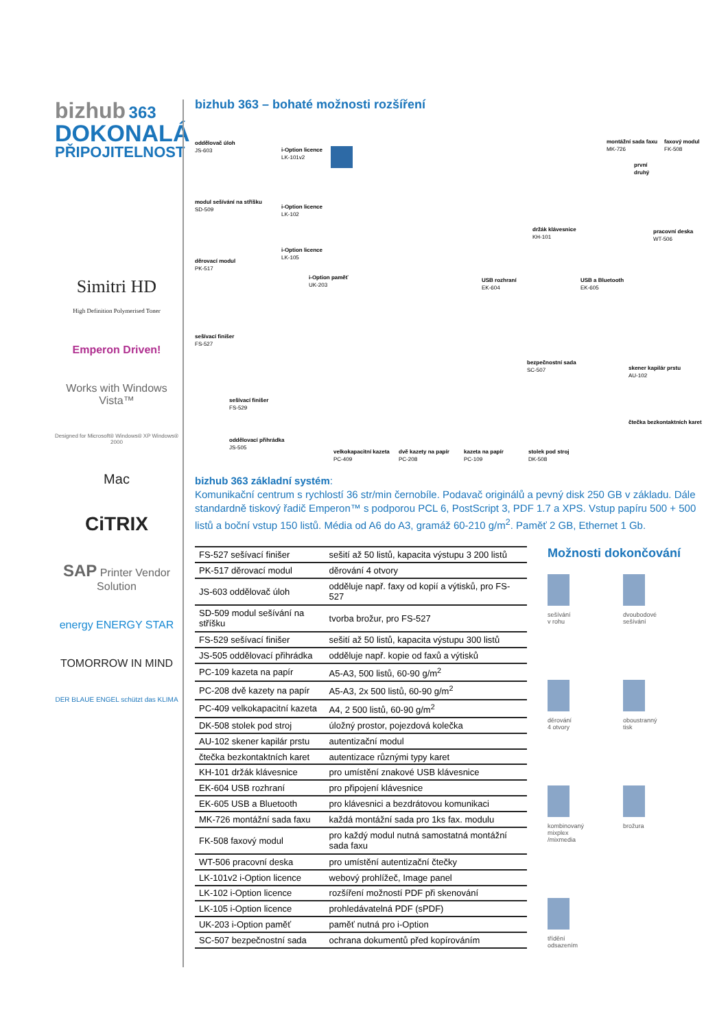bizhub 363
DOKONALÁ
PŘIPOJITELNOST
Simitri HD
High Definition Polymerised Toner
Emperon Driven!
Works with Windows Vista™
Designed for Microsoft® Windows® XP Windows® 2000
Mac
CiTRIX
SAP Printer Vendor Solution
energy ENERGY STAR
TOMORROW IN MIND
DER BLAUE ENGEL schützt das KLIMA
bizhub 363 – bohaté možnosti rozšíření
oddělovač úloh
JS-603
i-Option licence
LK-101v2
montážní sada faxu
MK-726
faxový modul
FK-508
první
druhý
modul sešívání na stříšku
SD-509
i-Option licence
LK-102
i-Option licence
LK-105
držák klávesnice
KH-101
pracovní deska
WT-506
děrovací modul
PK-517
i-Option paměť
UK-203
USB rozhraní
EK-604
USB a Bluetooth
EK-605
sešívací finišer
FS-527
bezpečnostní sada
SC-507
skener kapilár prstu
AU-102
sešívací finišer
FS-529
čtečka bezkontaktních karet
oddělovací přihrádka
JS-505
velkokapacitní kazeta
PC-409
dvě kazety na papír
PC-208
kazeta na papír
PC-109
stolek pod stroj
DK-508
bizhub 363 základní systém:
Komunikační centrum s rychlostí 36 str/min černobíle. Podavač originálů a pevný disk 250 GB v základu. Dále standardně tiskový řadič Emperon™ s podporou PCL 6, PostScript 3, PDF 1.7 a XPS. Vstup papíru 500 + 500 listů a boční vstup 150 listů. Média od A6 do A3, gramáž 60-210 g/m<sup>2</sup>. Paměť 2 GB, Ethernet 1 Gb.
| FS-527 sešívací finišer | sešití až 50 listů, kapacita výstupu 3 200 listů |
| PK-517 děrovací modul | děrování 4 otvory |
| JS-603 oddělovač úloh | odděluje např. faxy od kopií a výtisků, pro FS-527 |
| SD-509 modul sešívání na stříšku | tvorba brožur, pro FS-527 |
| FS-529 sešívací finišer | sešití až 50 listů, kapacita výstupu 300 listů |
| JS-505 oddělovací přihrádka | odděluje např. kopie od faxů a výtisků |
| PC-109 kazeta na papír | A5-A3, 500 listů, 60-90 g/m<sup>2</sup> |
| PC-208 dvě kazety na papír | A5-A3, 2x 500 listů, 60-90 g/m<sup>2</sup> |
| PC-409 velkokapacitní kazeta | A4, 2 500 listů, 60-90 g/m<sup>2</sup> |
| DK-508 stolek pod stroj | úložný prostor, pojezdová kolečka |
| AU-102 skener kapilár prstu | autentizační modul |
| čtečka bezkontaktních karet | autentizace různými typy karet |
| KH-101 držák klávesnice | pro umístění znakové USB klávesnice |
| EK-604 USB rozhraní | pro připojení klávesnice |
| EK-605 USB a Bluetooth | pro klávesnici a bezdrátovou komunikaci |
| MK-726 montážní sada faxu | každá montážní sada pro 1ks fax. modulu |
| FK-508 faxový modul | pro každý modul nutná samostatná montážní sada faxu |
| WT-506 pracovní deska | pro umístění autentizační čtečky |
| LK-101v2 i-Option licence | webový prohlížeč, Image panel |
| LK-102 i-Option licence | rozšíření možností PDF při skenování |
| LK-105 i-Option licence | prohledávatelná PDF (sPDF) |
| UK-203 i-Option paměť | paměť nutná pro i-Option |
| SC-507 bezpečnostní sada | ochrana dokumentů před kopírováním |
Možnosti dokončování
sešívání
v rohu
dvoubodové
sešívání
děrování
4 otvory
oboustranný
tisk
kombinovaný
mixplex
/mixmedia
brožura
třídění
odsazením